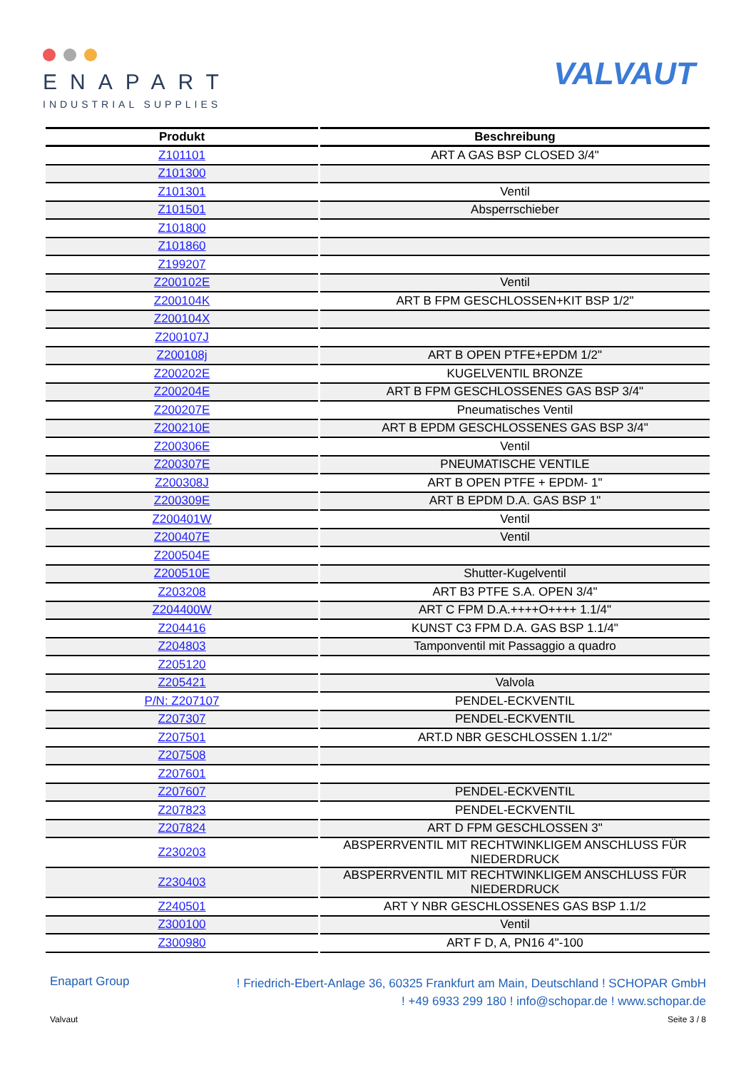ENAPART
INDUSTRIAL SUPPLIES
VALVAUT
| Produkt | Beschreibung |
| --- | --- |
| Z101101 | ART A GAS BSP CLOSED 3/4" |
| Z101300 | |
| Z101301 | Ventil |
| Z101501 | Absperrschieber |
| Z101800 | |
| Z101860 | |
| Z199207 | |
| Z200102E | Ventil |
| Z200104K | ART B FPM GESCHLOSSEN+KIT BSP 1/2" |
| Z200104X | |
| Z200107J | |
| Z200108j | ART B OPEN PTFE+EPDM 1/2" |
| Z200202E | KUGELVENTIL BRONZE |
| Z200204E | ART B FPM GESCHLOSSENES GAS BSP 3/4" |
| Z200207E | Pneumatisches Ventil |
| Z200210E | ART B EPDM GESCHLOSSENES GAS BSP 3/4" |
| Z200306E | Ventil |
| Z200307E | PNEUMATISCHE VENTILE |
| Z200308J | ART B OPEN PTFE + EPDM- 1" |
| Z200309E | ART B EPDM D.A. GAS BSP 1" |
| Z200401W | Ventil |
| Z200407E | Ventil |
| Z200504E | |
| Z200510E | Shutter-Kugelventil |
| Z203208 | ART B3 PTFE S.A. OPEN 3/4" |
| Z204400W | ART C FPM D.A.++++O++++ 1.1/4" |
| Z204416 | KUNST C3 FPM D.A. GAS BSP 1.1/4" |
| Z204803 | Tamponventil mit Passaggio a quadro |
| Z205120 | |
| Z205421 | Valvola |
| P/N: Z207107 | PENDEL-ECKVENTIL |
| Z207307 | PENDEL-ECKVENTIL |
| Z207501 | ART.D NBR GESCHLOSSEN 1.1/2" |
| Z207508 | |
| Z207601 | |
| Z207607 | PENDEL-ECKVENTIL |
| Z207823 | PENDEL-ECKVENTIL |
| Z207824 | ART D FPM GESCHLOSSEN 3" |
| Z230203 | ABSPERRVENTIL MIT RECHTWINKLIGEM ANSCHLUSS FÜR NIEDERDRUCK |
| Z230403 | ABSPERRVENTIL MIT RECHTWINKLIGEM ANSCHLUSS FÜR NIEDERDRUCK |
| Z240501 | ART Y NBR GESCHLOSSENES GAS BSP 1.1/2 |
| Z300100 | Ventil |
| Z300980 | ART F D, A, PN16 4"-100 |
Enapart Group
! Friedrich-Ebert-Anlage 36, 60325 Frankfurt am Main, Deutschland ! SCHOPAR GmbH
! +49 6933 299 180 ! info@schopar.de ! www.schopar.de
Valvaut Seite 3 / 8